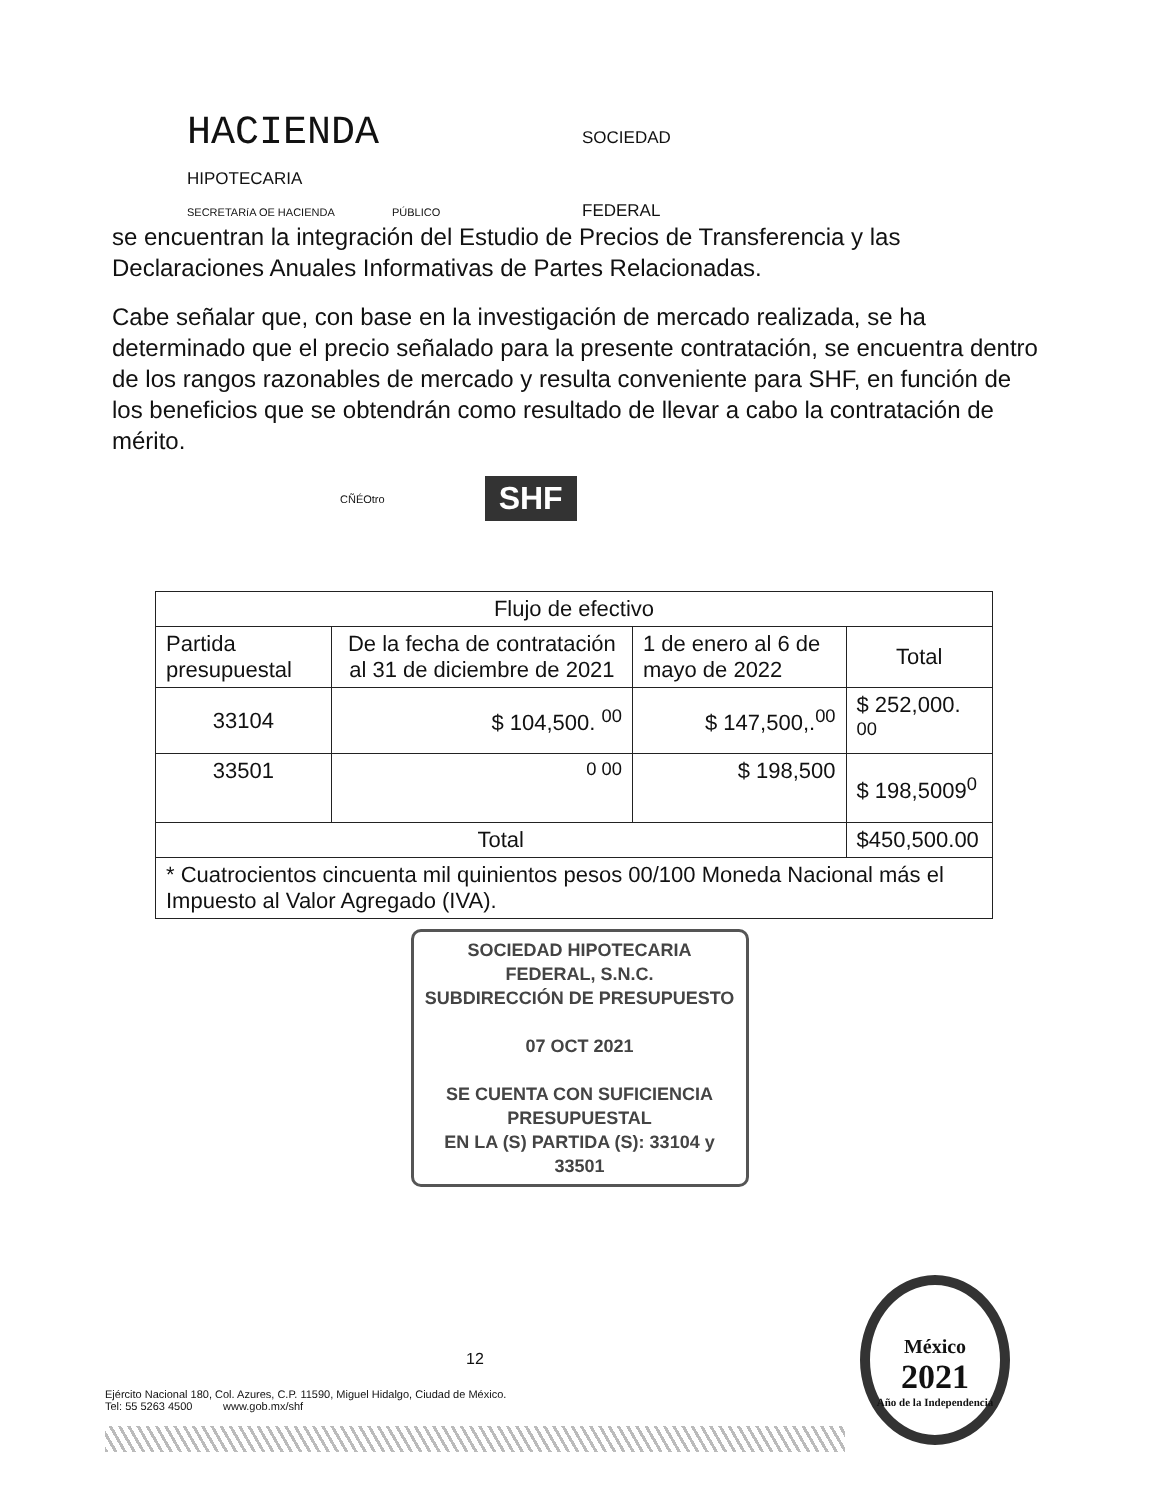HACIENDA SOCIEDAD
HIPOTECARIA
SECRETARíA OE HACIENDA PÚBLICO FEDERAL
se encuentran la integración del Estudio de Precios de Transferencia y las Declaraciones Anuales Informativas de Partes Relacionadas.
Cabe señalar que, con base en la investigación de mercado realizada, se ha determinado que el precio señalado para la presente contratación, se encuentra dentro de los rangos razonables de mercado y resulta conveniente para SHF, en función de los beneficios que se obtendrán como resultado de llevar a cabo la contratación de mérito.
CÑÉOtro SHF
| Flujo de efectivo | | | |
| --- | --- | --- | --- |
| Partida presupuestal | De la fecha de contratación al 31 de diciembre de 2021 | 1 de enero al 6 de mayo de 2022 | Total |
| 33104 | $ 104,500. <sup>00</sup> | $ 147,500,.<sup>00</sup> | $ 252,000. <sup>00</sup> |
| 33501 | <sup>0 00</sup> | $ 198,500 | $ 198,5009<sup>0</sup> |
| Total | | | $450,500.00 |
| * Cuatrocientos cincuenta mil quinientos pesos 00/100 Moneda Nacional más el Impuesto al Valor Agregado (IVA). | | | |
SOCIEDAD HIPOTECARIA
FEDERAL, S.N.C.
SUBDIRECCIÓN DE PRESUPUESTO
07 OCT 2021
SE CUENTA CON SUFICIENCIA PRESUPUESTAL
EN LA (S) PARTIDA (S): 33104 y 33501
12
Ejército Nacional 180, Col. Azures, C.P. 11590, Miguel Hidalgo, Ciudad de México.
Tel: 55 5263 4500 www.gob.mx/shf
México
2021
Año de la Independencia